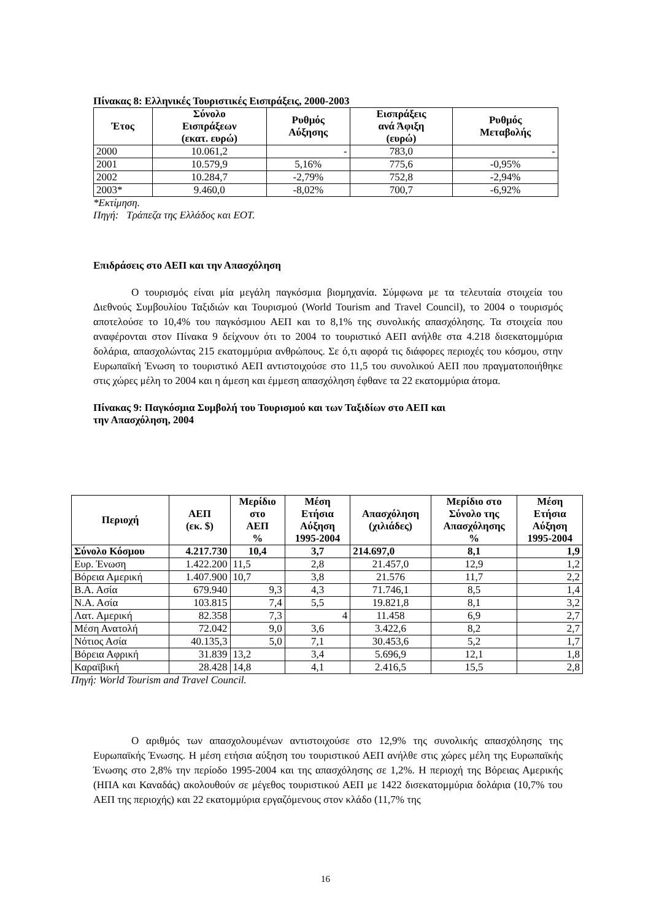Πίνακας 8: Ελληνικές Τουριστικές Εισπράξεις, 2000-2003
| Έτος | Σύνολο Εισπράξεων (εκατ. ευρώ) | Ρυθμός Αύξησης | Εισπράξεις ανά Άφιξη (ευρώ) | Ρυθμός Μεταβολής |
| --- | --- | --- | --- | --- |
| 2000 | 10.061,2 | - | 783,0 | - |
| 2001 | 10.579,9 | 5,16% | 775,6 | -0,95% |
| 2002 | 10.284,7 | -2,79% | 752,8 | -2,94% |
| 2003* | 9.460,0 | -8,02% | 700,7 | -6,92% |
*Εκτίμηση.
Πηγή: Τράπεζα της Ελλάδος και ΕΟΤ.
Επιδράσεις στο ΑΕΠ και την Απασχόληση
Ο τουρισμός είναι μία μεγάλη παγκόσμια βιομηχανία. Σύμφωνα με τα τελευταία στοιχεία του Διεθνούς Συμβουλίου Ταξιδιών και Τουρισμού (World Tourism and Travel Council), το 2004 ο τουρισμός αποτελούσε το 10,4% του παγκόσμιου ΑΕΠ και το 8,1% της συνολικής απασχόλησης. Τα στοιχεία που αναφέρονται στον Πίνακα 9 δείχνουν ότι το 2004 το τουριστικό ΑΕΠ ανήλθε στα 4.218 δισεκατομμύρια δολάρια, απασχολώντας 215 εκατομμύρια ανθρώπους. Σε ό,τι αφορά τις διάφορες περιοχές του κόσμου, στην Ευρωπαϊκή Ένωση το τουριστικό ΑΕΠ αντιστοιχούσε στο 11,5 του συνολικού ΑΕΠ που πραγματοποιήθηκε στις χώρες μέλη το 2004 και η άμεση και έμμεση απασχόληση έφθανε τα 22 εκατομμύρια άτομα.
Πίνακας 9: Παγκόσμια Συμβολή του Τουρισμού και των Ταξιδίων στο ΑΕΠ και
την Απασχόληση, 2004
| Περιοχή | ΑΕΠ (εκ. $) | Μερίδιο στο ΑΕΠ % | Μέση Ετήσια Αύξηση 1995-2004 | Απασχόληση (χιλιάδες) | Μερίδιο στο Σύνολο της Απασχόλησης % | Μέση Ετήσια Αύξηση 1995-2004 |
| --- | --- | --- | --- | --- | --- | --- |
| Σύνολο Κόσμου | 4.217.730 | 10,4 | 3,7 | 214.697,0 | 8,1 | 1,9 |
| Ευρ. Ένωση | 1.422.200 | 11,5 | 2,8 | 21.457,0 | 12,9 | 1,2 |
| Βόρεια Αμερική | 1.407.900 | 10,7 | 3,8 | 21.576 | 11,7 | 2,2 |
| Β.Α. Ασία | 679.940 | 9,3 | 4,3 | 71.746,1 | 8,5 | 1,4 |
| Ν.Α. Ασία | 103.815 | 7,4 | 5,5 | 19.821,8 | 8,1 | 3,2 |
| Λατ. Αμερική | 82.358 | 7,3 | 4 | 11.458 | 6,9 | 2,7 |
| Μέση Ανατολή | 72.042 | 9,0 | 3,6 | 3.422,6 | 8,2 | 2,7 |
| Νότιος Ασία | 40.135,3 | 5,0 | 7,1 | 30.453,6 | 5,2 | 1,7 |
| Βόρεια Αφρική | 31.839 | 13,2 | 3,4 | 5.696,9 | 12,1 | 1,8 |
| Καραϊβική | 28.428 | 14,8 | 4,1 | 2.416,5 | 15,5 | 2,8 |
Πηγή: World Tourism and Travel Council.
Ο αριθμός των απασχολουμένων αντιστοιχούσε στο 12,9% της συνολικής απασχόλησης της Ευρωπαϊκής Ένωσης. Η μέση ετήσια αύξηση του τουριστικού ΑΕΠ ανήλθε στις χώρες μέλη της Ευρωπαϊκής Ένωσης στο 2,8% την περίοδο 1995-2004 και της απασχόλησης σε 1,2%. Η περιοχή της Βόρειας Αμερικής (ΗΠΑ και Καναδάς) ακολουθούν σε μέγεθος τουριστικού ΑΕΠ με 1422 δισεκατομμύρια δολάρια (10,7% του ΑΕΠ της περιοχής) και 22 εκατομμύρια εργαζόμενους στον κλάδο (11,7% της
16